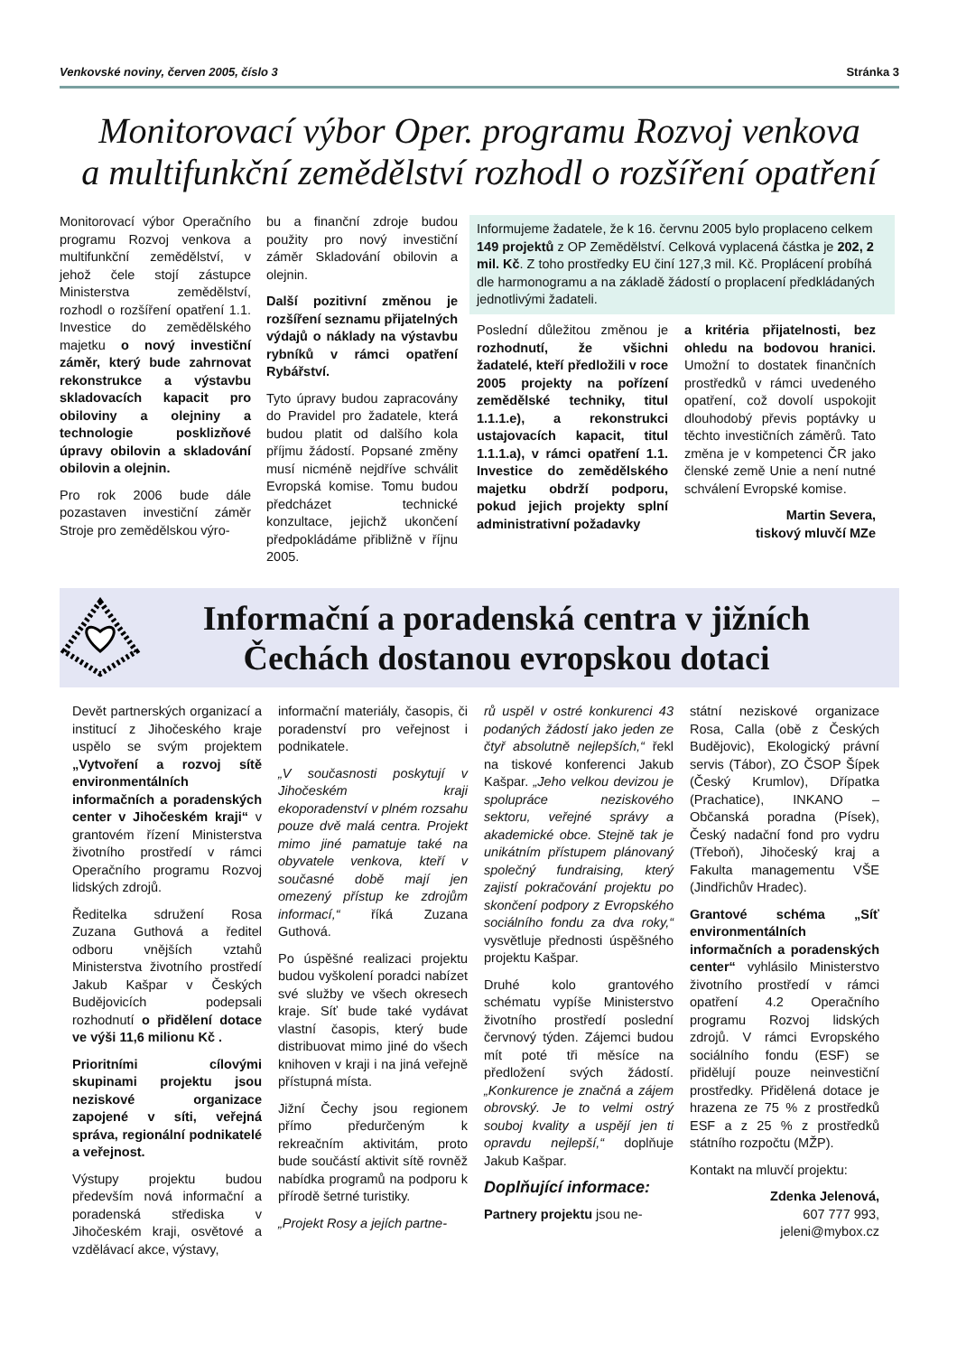Venkovské noviny, červen 2005, číslo 3 Stránka 3
Monitorovací výbor Oper. programu Rozvoj venkova
a multifunkční zemědělství rozhodl o rozšíření opatření
Monitorovací výbor Operačního programu Rozvoj venkova a multifunkční zemědělství, v jehož čele stojí zástupce Ministerstva zemědělství, rozhodl o rozšíření opatření 1.1. Investice do zemědělského majetku o nový investiční záměr, který bude zahrnovat rekonstrukce a výstavbu skladovacích kapacit pro obiloviny a olejniny a technologie posklizňové úpravy obilovin a skladování obilovin a olejnin.
Pro rok 2006 bude dále pozastaven investiční záměr Stroje pro zemědělskou výro-
bu a finanční zdroje budou použity pro nový investiční záměr Skladování obilovin a olejnin.
Další pozitivní změnou je rozšíření seznamu přijatelných výdajů o náklady na výstavbu rybníků v rámci opatření Rybářství.
Tyto úpravy budou zapracovány do Pravidel pro žadatele, která budou platit od dalšího kola příjmu žádostí. Popsané změny musí nicméně nejdříve schválit Evropská komise. Tomu budou předcházet technické konzultace, jejichž ukončení předpokládáme přibližně v říjnu 2005.
Informujeme žadatele, že k 16. červnu 2005 bylo proplaceno celkem 149 projektů z OP Zemědělství. Celková vyplacená částka je 202, 2 mil. Kč. Z toho prostředky EU činí 127,3 mil. Kč. Proplácení probíhá dle harmonogramu a na základě žádostí o proplacení předkládaných jednotlivými žadateli.
Poslední důležitou změnou je rozhodnutí, že všichni žadatelé, kteří předložili v roce 2005 projekty na pořízení zemědělské techniky, titul 1.1.1.e), a rekonstrukci ustajovacích kapacit, titul 1.1.1.a), v rámci opatření 1.1. Investice do zemědělského majetku obdrží podporu, pokud jejich projekty splní administrativní požadavky
a kritéria přijatelnosti, bez ohledu na bodovou hranici. Umožní to dostatek finančních prostředků v rámci uvedeného opatření, což dovolí uspokojit dlouhodobý převis poptávky u těchto investičních záměrů. Tato změna je v kompetenci ČR jako členské země Unie a není nutné schválení Evropské komise.
Martin Severa,
tiskový mluvčí MZe
Informační a poradenská centra v jižních Čechách dostanou evropskou dotaci
Devět partnerských organizací a institucí z Jihočeského kraje uspělo se svým projektem „Vytvoření a rozvoj sítě environmentálních informačních a poradenských center v Jihočeském kraji“ v grantovém řízení Ministerstva životního prostředí v rámci Operačního programu Rozvoj lidských zdrojů.
Ředitelka sdružení Rosa Zuzana Guthová a ředitel odboru vnějších vztahů Ministerstva životního prostředí Jakub Kašpar v Českých Budějovicích podepsali rozhodnutí o přidělení dotace ve výši 11,6 milionu Kč .
Prioritními cílovými skupinami projektu jsou neziskové organizace zapojené v síti, veřejná správa, regionální podnikatelé a veřejnost.
Výstupy projektu budou především nová informační a poradenská střediska v Jihočeském kraji, osvětové a vzdělávací akce, výstavy,
informační materiály, časopis, či poradenství pro veřejnost i podnikatele.
„V současnosti poskytují v Jihočeském kraji ekoporadenství v plném rozsahu pouze dvě malá centra. Projekt mimo jiné pamatuje také na obyvatele venkova, kteří v současné době mají jen omezený přístup ke zdrojům informací,“ říká Zuzana Guthová.
Po úspěšné realizaci projektu budou vyškolení poradci nabízet své služby ve všech okresech kraje. Síť bude také vydávat vlastní časopis, který bude distribuovat mimo jiné do všech knihoven v kraji i na jiná veřejně přístupná místa.
Jižní Čechy jsou regionem přímo předurčeným k rekreačním aktivitám, proto bude součástí aktivit sítě rovněž nabídka programů na podporu k přírodě šetrné turistiky.
„Projekt Rosy a jejích partne-
rů uspěl v ostré konkurenci 43 podaných žádostí jako jeden ze čtyř absolutně nejlepších,“ řekl na tiskové konferenci Jakub Kašpar. „Jeho velkou devizou je spolupráce neziskového sektoru, veřejné správy a akademické obce. Stejně tak je unikátním přístupem plánovaný společný fundraising, který zajistí pokračování projektu po skončení podpory z Evropského sociálního fondu za dva roky,“ vysvětluje přednosti úspěšného projektu Kašpar.
Druhé kolo grantového schématu vypíše Ministerstvo životního prostředí poslední červnový týden. Zájemci budou mít poté tři měsíce na předložení svých žádostí. „Konkurence je značná a zájem obrovský. Je to velmi ostrý souboj kvality a uspějí jen ti opravdu nejlepší,“ doplňuje Jakub Kašpar.
Doplňující informace:
Partnery projektu jsou ne-
státní neziskové organizace Rosa, Calla (obě z Českých Budějovic), Ekologický právní servis (Tábor), ZO ČSOP Šípek (Český Krumlov), Dřípatka (Prachatice), INKANO – Občanská poradna (Písek), Český nadační fond pro vydru (Třeboň), Jihočeský kraj a Fakulta managementu VŠE (Jindřichův Hradec).
Grantové schéma „Síť environmentálních informačních a poradenských center“ vyhlásilo Ministerstvo životního prostředí v rámci opatření 4.2 Operačního programu Rozvoj lidských zdrojů. V rámci Evropského sociálního fondu (ESF) se přidělují pouze neinvestiční prostředky. Přidělená dotace je hrazena ze 75 % z prostředků ESF a z 25 % z prostředků státního rozpočtu (MŽP).
Kontakt na mluvčí projektu:
Zdenka Jelenová,
607 777 993,
jeleni@mybox.cz